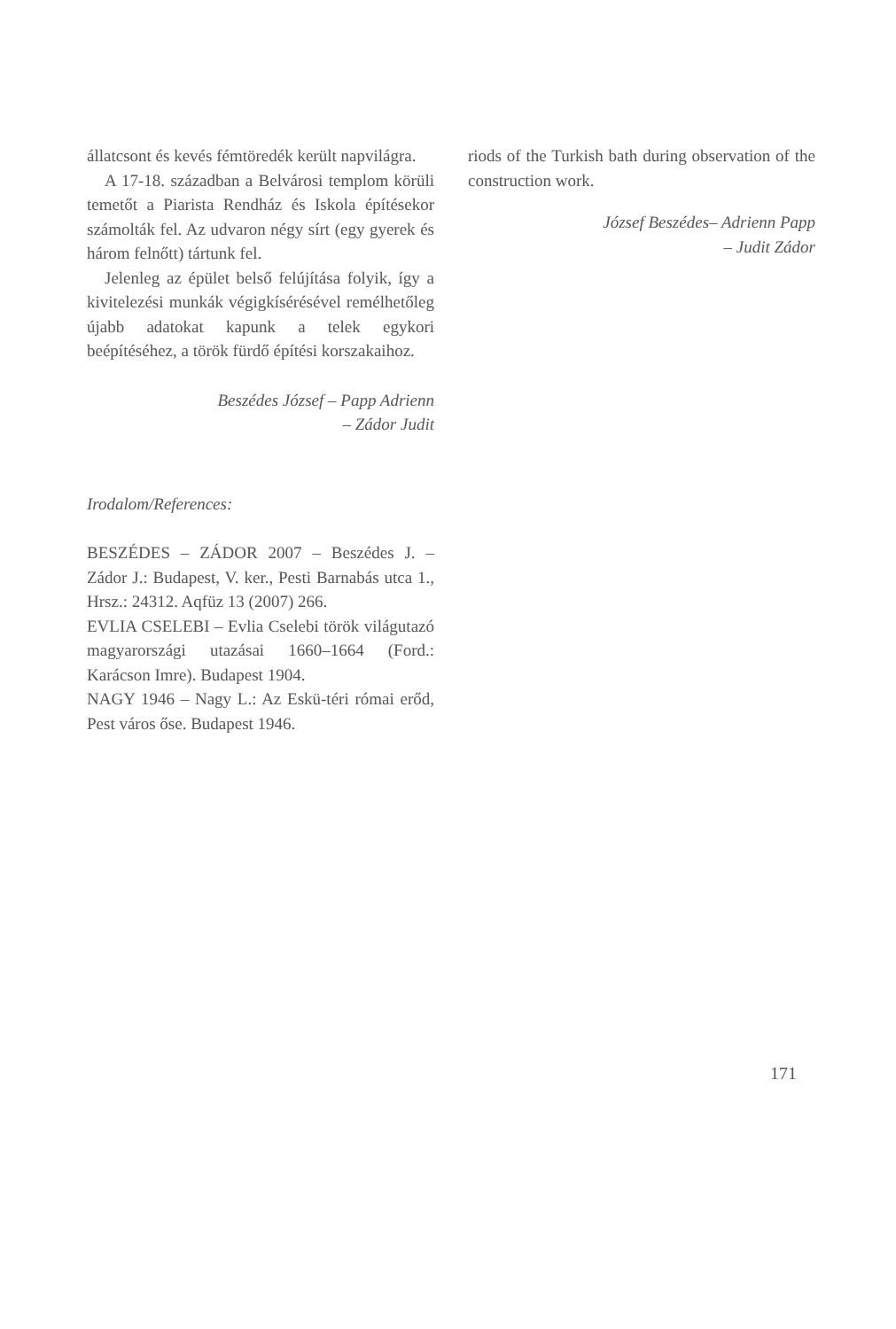állatcsont és kevés fémtöredék került napvilágra.
A 17-18. században a Belvárosi templom körüli temetőt a Piarista Rendház és Iskola építésekor számolták fel. Az udvaron négy sírt (egy gyerek és három felnőtt) tártunk fel.
Jelenleg az épület belső felújítása folyik, így a kivitelezési munkák végigkísérésével remélhetőleg újabb adatokat kapunk a telek egykori beépítéséhez, a török fürdő építési korszakaihoz.
Beszédes József – Papp Adrienn
– Zádor Judit
Irodalom/References:
BESZÉDES – ZÁDOR 2007 – Beszédes J. – Zádor J.: Budapest, V. ker., Pesti Barnabás utca 1., Hrsz.: 24312. Aqfüz 13 (2007) 266.
EVLIA CSELEBI – Evlia Cselebi török világutazó magyarországi utazásai 1660–1664 (Ford.: Karácson Imre). Budapest 1904.
NAGY 1946 – Nagy L.: Az Eskü-téri római erőd, Pest város őse. Budapest 1946.
riods of the Turkish bath during observation of the construction work.
József Beszédes– Adrienn Papp
– Judit Zádor
171